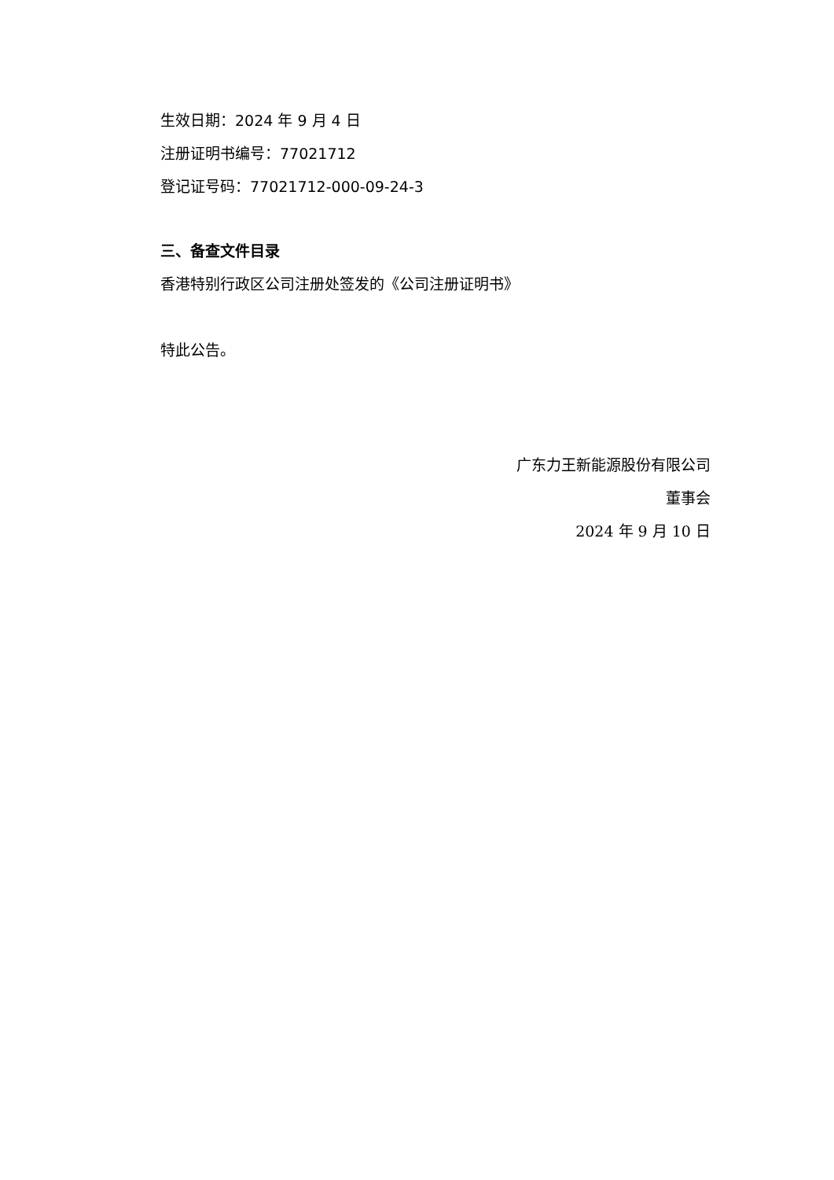生效日期：2024 年 9 月 4 日
注册证明书编号：77021712
登记证号码：77021712-000-09-24-3
三、备查文件目录
香港特别行政区公司注册处签发的《公司注册证明书》
特此公告。
广东力王新能源股份有限公司
董事会
2024 年 9 月 10 日